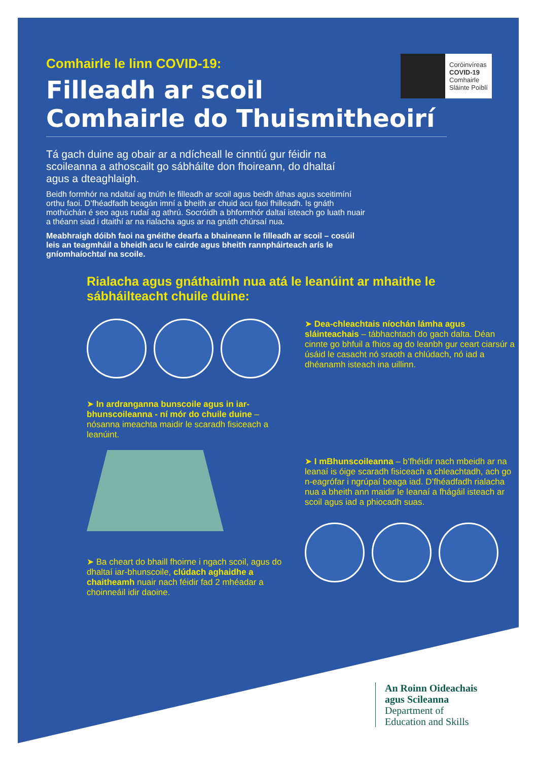Comhairle le linn COVID-19:
Filleadh ar scoil
Comhairle do Thuismitheoirí
Tá gach duine ag obair ar a ndícheall le cinntiú gur féidir na scoileanna a athoscailt go sábháilte don fhoireann, do dhaltaí agus a dteaghlaigh.
Beidh formhór na ndaltaí ag tnúth le filleadh ar scoil agus beidh áthas agus sceitimíní orthu faoi. D’fhéadfadh beagán imní a bheith ar chuid acu faoi fhilleadh. Is gnáth mothúchán é seo agus rudaí ag athrú. Socróidh a bhformhór daltaí isteach go luath nuair a théann siad i dtaithí ar na rialacha agus ar na gnáth chúrsaí nua.
Meabhraigh dóibh faoi na gnéithe dearfa a bhaineann le filleadh ar scoil – cosúil leis an teagmháil a bheidh acu le cairde agus bheith rannpháirteach arís le gníomhaíochtaí na scoile.
Rialacha agus gnáthaimh nua atá le leanúint ar mhaithe le sábháilteacht chuile duine:
➤ In ardranganna bunscoile agus in iar-bhunscoileanna - ní mór do chuile duine – nósanna imeachta maidir le scaradh fisiceach a leanúint.
➤ Ba cheart do bhaill fhoirne i ngach scoil, agus do dhaltaí iar-bhunscoile, clúdach aghaidhe a chaitheamh nuair nach féidir fad 2 mhéadar a choinneáil idir daoine.
➤ Dea-chleachtais níochán lámha agus sláinteachais – tábhachtach do gach dalta. Déan cinnte go bhfuil a fhios ag do leanbh gur ceart ciarsúr a úsáid le casacht nó sraoth a chlúdach, nó iad a dhéanamh isteach ina uillinn.
➤ I mBhunscoileanna – b’fhéidir nach mbeidh ar na leanaí is óige scaradh fisiceach a chleachtadh, ach go n-eagrófar i ngrúpaí beaga iad. D’fhéadfadh rialacha nua a bheith ann maidir le leanaí a fhágáil isteach ar scoil agus iad a phiocadh suas.
Coróinvíreas
COVID-19
Comhairle
Sláinte Poiblí
An Roinn Oideachais
agus Scileanna
Department of
Education and Skills